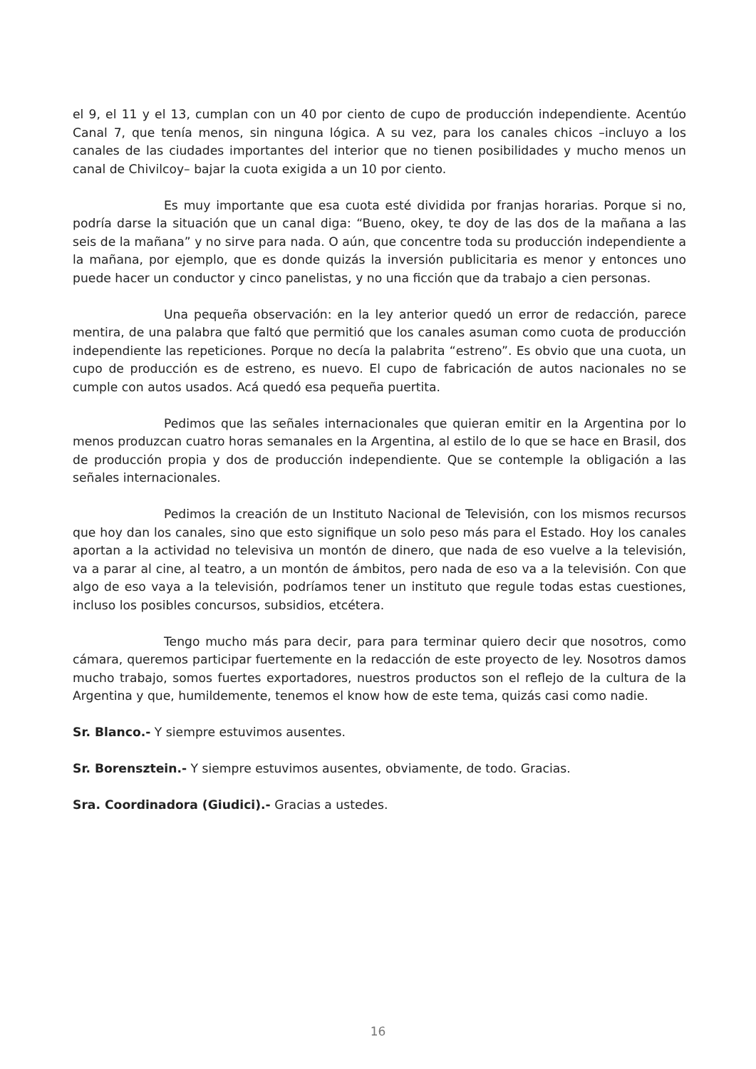el 9, el 11 y el 13, cumplan con un 40 por ciento de cupo de producción independiente. Acentúo Canal 7, que tenía menos, sin ninguna lógica. A su vez, para los canales chicos –incluyo a los canales de las ciudades importantes del interior que no tienen posibilidades y mucho menos un canal de Chivilcoy– bajar la cuota exigida a un 10 por ciento.
Es muy importante que esa cuota esté dividida por franjas horarias. Porque si no, podría darse la situación que un canal diga: “Bueno, okey, te doy de las dos de la mañana a las seis de la mañana” y no sirve para nada. O aún, que concentre toda su producción independiente a la mañana, por ejemplo, que es donde quizás la inversión publicitaria es menor y entonces uno puede hacer un conductor y cinco panelistas, y no una ficción que da trabajo a cien personas.
Una pequeña observación: en la ley anterior quedó un error de redacción, parece mentira, de una palabra que faltó que permitió que los canales asuman como cuota de producción independiente las repeticiones. Porque no decía la palabrita “estreno”. Es obvio que una cuota, un cupo de producción es de estreno, es nuevo. El cupo de fabricación de autos nacionales no se cumple con autos usados. Acá quedó esa pequeña puertita.
Pedimos que las señales internacionales que quieran emitir en la Argentina por lo menos produzcan cuatro horas semanales en la Argentina, al estilo de lo que se hace en Brasil, dos de producción propia y dos de producción independiente. Que se contemple la obligación a las señales internacionales.
Pedimos la creación de un Instituto Nacional de Televisión, con los mismos recursos que hoy dan los canales, sino que esto signifique un solo peso más para el Estado. Hoy los canales aportan a la actividad no televisiva un montón de dinero, que nada de eso vuelve a la televisión, va a parar al cine, al teatro, a un montón de ámbitos, pero nada de eso va a la televisión. Con que algo de eso vaya a la televisión, podríamos tener un instituto que regule todas estas cuestiones, incluso los posibles concursos, subsidios, etcétera.
Tengo mucho más para decir, para para terminar quiero decir que nosotros, como cámara, queremos participar fuertemente en la redacción de este proyecto de ley. Nosotros damos mucho trabajo, somos fuertes exportadores, nuestros productos son el reflejo de la cultura de la Argentina y que, humildemente, tenemos el know how de este tema, quizás casi como nadie.
Sr. Blanco.- Y siempre estuvimos ausentes.
Sr. Borensztein.- Y siempre estuvimos ausentes, obviamente, de todo. Gracias.
Sra. Coordinadora (Giudici).- Gracias a ustedes.
16